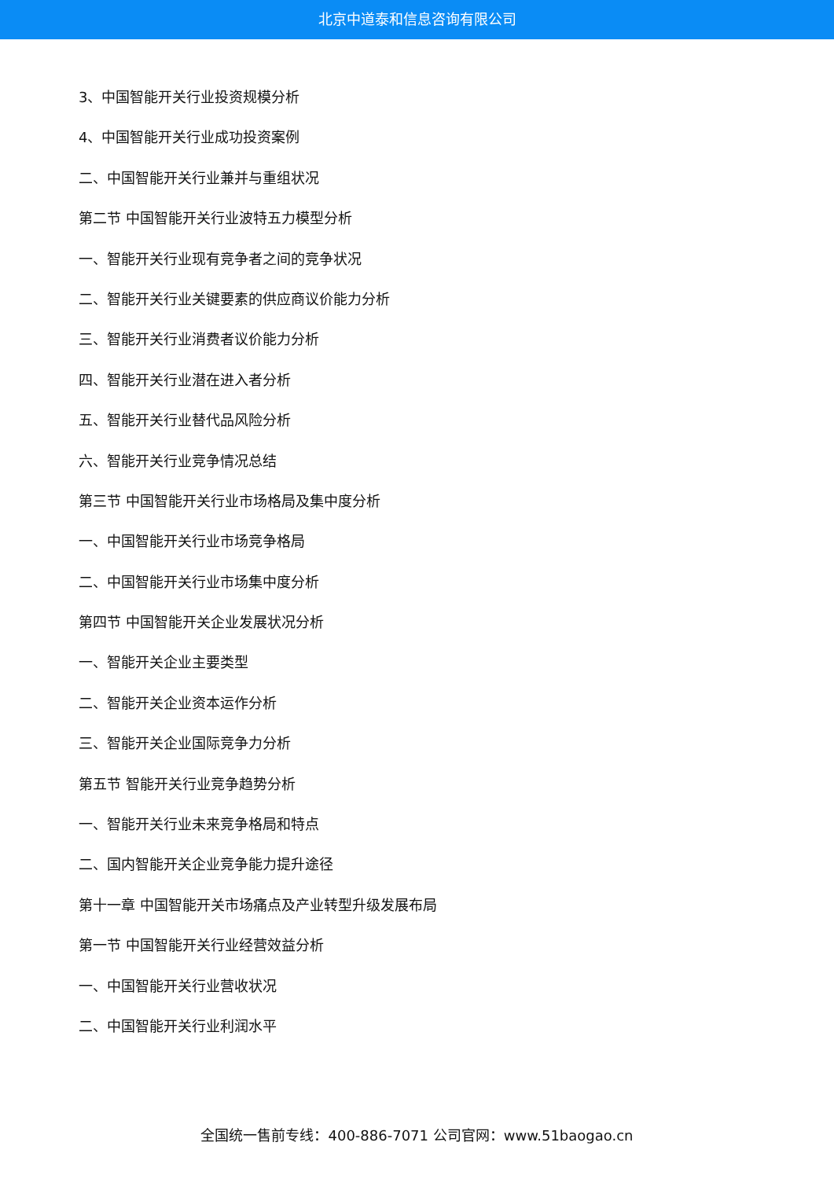北京中道泰和信息咨询有限公司
3、中国智能开关行业投资规模分析
4、中国智能开关行业成功投资案例
二、中国智能开关行业兼并与重组状况
第二节 中国智能开关行业波特五力模型分析
一、智能开关行业现有竞争者之间的竞争状况
二、智能开关行业关键要素的供应商议价能力分析
三、智能开关行业消费者议价能力分析
四、智能开关行业潜在进入者分析
五、智能开关行业替代品风险分析
六、智能开关行业竞争情况总结
第三节 中国智能开关行业市场格局及集中度分析
一、中国智能开关行业市场竞争格局
二、中国智能开关行业市场集中度分析
第四节 中国智能开关企业发展状况分析
一、智能开关企业主要类型
二、智能开关企业资本运作分析
三、智能开关企业国际竞争力分析
第五节 智能开关行业竞争趋势分析
一、智能开关行业未来竞争格局和特点
二、国内智能开关企业竞争能力提升途径
第十一章 中国智能开关市场痛点及产业转型升级发展布局
第一节 中国智能开关行业经营效益分析
一、中国智能开关行业营收状况
二、中国智能开关行业利润水平
全国统一售前专线：400-886-7071 公司官网：www.51baogao.cn